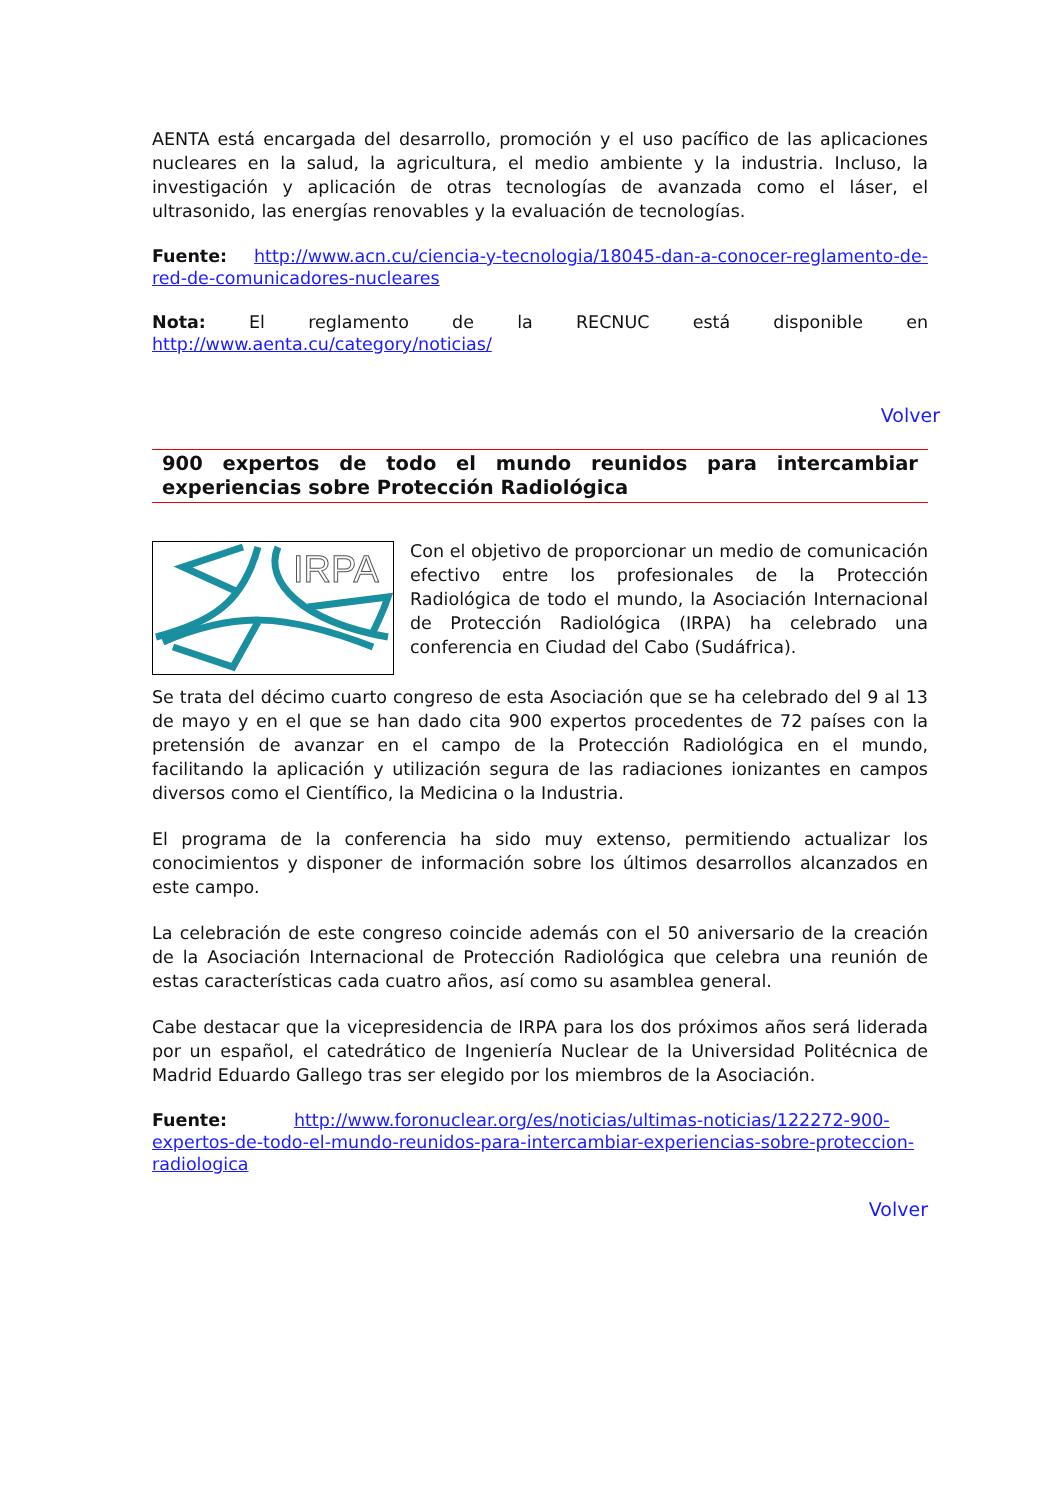AENTA está encargada del desarrollo, promoción y el uso pacífico de las aplicaciones nucleares en la salud, la agricultura, el medio ambiente y la industria. Incluso, la investigación y aplicación de otras tecnologías de avanzada como el láser, el ultrasonido, las energías renovables y la evaluación de tecnologías.
Fuente: http://www.acn.cu/ciencia-y-tecnologia/18045-dan-a-conocer-reglamento-de-red-de-comunicadores-nucleares
Nota: El reglamento de la RECNUC está disponible en http://www.aenta.cu/category/noticias/
Volver
900 expertos de todo el mundo reunidos para intercambiar experiencias sobre Protección Radiológica
IRPA
Con el objetivo de proporcionar un medio de comunicación efectivo entre los profesionales de la Protección Radiológica de todo el mundo, la Asociación Internacional de Protección Radiológica (IRPA) ha celebrado una conferencia en Ciudad del Cabo (Sudáfrica).
Se trata del décimo cuarto congreso de esta Asociación que se ha celebrado del 9 al 13 de mayo y en el que se han dado cita 900 expertos procedentes de 72 países con la pretensión de avanzar en el campo de la Protección Radiológica en el mundo, facilitando la aplicación y utilización segura de las radiaciones ionizantes en campos diversos como el Científico, la Medicina o la Industria.
El programa de la conferencia ha sido muy extenso, permitiendo actualizar los conocimientos y disponer de información sobre los últimos desarrollos alcanzados en este campo.
La celebración de este congreso coincide además con el 50 aniversario de la creación de la Asociación Internacional de Protección Radiológica que celebra una reunión de estas características cada cuatro años, así como su asamblea general.
Cabe destacar que la vicepresidencia de IRPA para los dos próximos años será liderada por un español, el catedrático de Ingeniería Nuclear de la Universidad Politécnica de Madrid Eduardo Gallego tras ser elegido por los miembros de la Asociación.
Fuente: http://www.foronuclear.org/es/noticias/ultimas-noticias/122272-900-expertos-de-todo-el-mundo-reunidos-para-intercambiar-experiencias-sobre-proteccion-radiologica
Volver